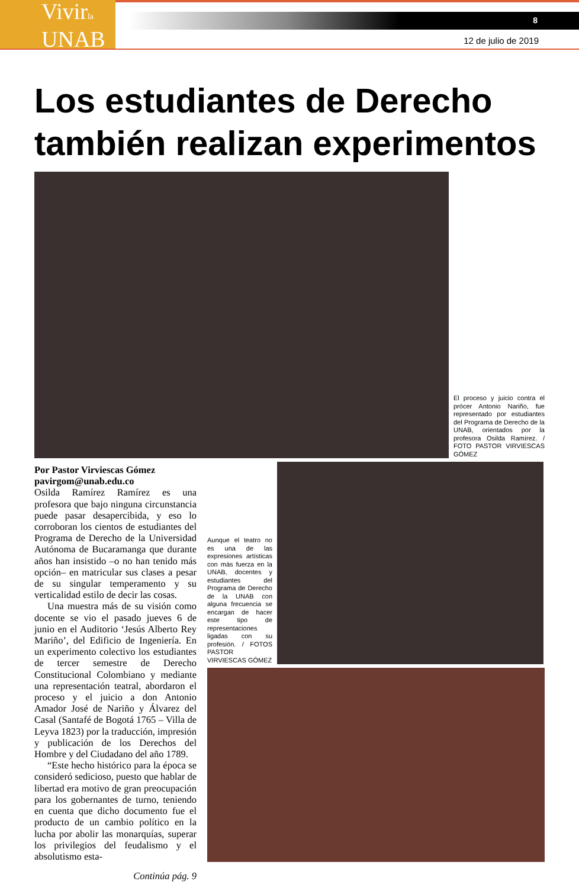Vivirla
UNAB
8
12 de julio de 2019
Los estudiantes de Derecho también realizan experimentos
El proceso y juicio contra el prócer Antonio Nariño, fue representado por estudiantes del Programa de Derecho de la UNAB, orientados por la profesora Osilda Ramírez. / FOTO PASTOR VIRVIESCAS GÓMEZ
Por Pastor Virviescas Gómez
pavirgom@unab.edu.co
Osilda Ramírez Ramírez es una profesora que bajo ninguna circunstancia puede pasar desapercibida, y eso lo corroboran los cientos de estudiantes del Programa de Derecho de la Universidad Autónoma de Bucaramanga que durante años han insistido –o no han tenido más opción– en matricular sus clases a pesar de su singular temperamento y su verticalidad estilo de decir las cosas.
Una muestra más de su visión como docente se vio el pasado jueves 6 de junio en el Auditorio ‘Jesús Alberto Rey Mariño’, del Edificio de Ingeniería. En un experimento colectivo los estudiantes de tercer semestre de Derecho Constitucional Colombiano y mediante una representación teatral, abordaron el proceso y el juicio a don Antonio Amador José de Nariño y Álvarez del Casal (Santafé de Bogotá 1765 – Villa de Leyva 1823) por la traducción, impresión y publicación de los Derechos del Hombre y del Ciudadano del año 1789.
“Este hecho histórico para la época se consideró sedicioso, puesto que hablar de libertad era motivo de gran preocupación para los gobernantes de turno, teniendo en cuenta que dicho documento fue el producto de un cambio político en la lucha por abolir las monarquías, superar los privilegios del feudalismo y el absolutismo esta-
Continúa pág. 9
Aunque el teatro no es una de las expresiones artísticas con más fuerza en la UNAB, docentes y estudiantes del Programa de Derecho de la UNAB con alguna frecuencia se encargan de hacer este tipo de representaciones ligadas con su profesión. / FOTOS PASTOR VIRVIESCAS GÓMEZ